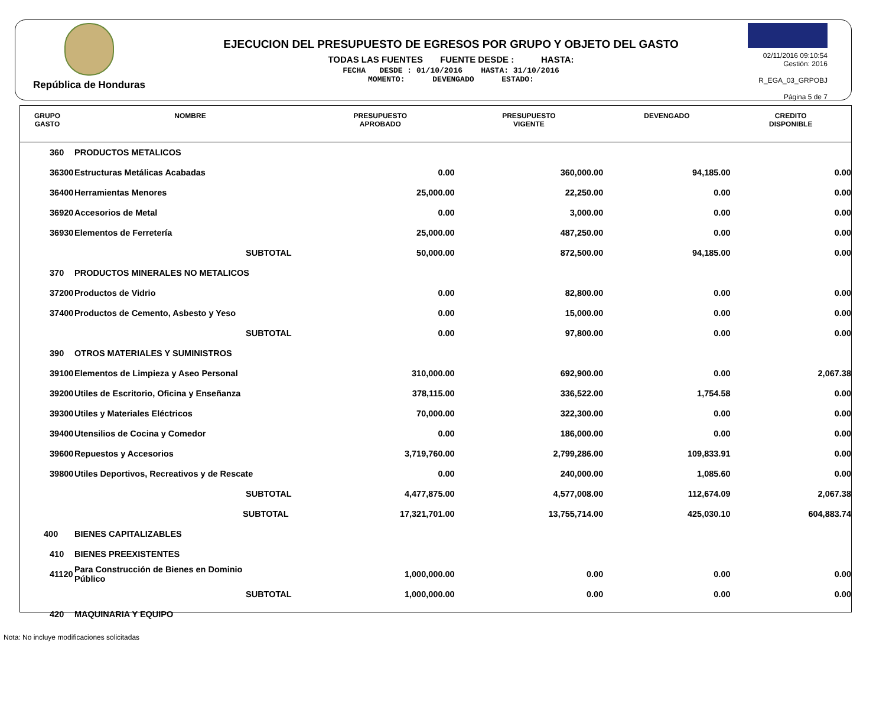República de Honduras
EJECUCION DEL PRESUPUESTO DE EGRESOS POR GRUPO Y OBJETO DEL GASTO
TODAS LAS FUENTES FUENTE DESDE : HASTA:
FECHA DESDE : 01/10/2016 HASTA: 31/10/2016
MOMENTO: DEVENGADO ESTADO:
02/11/2016 09:10:54
Gestión: 2016
R_EGA_03_GRPOBJ
Página 5 de 7
| GRUPO GASTO | NOMBRE | PRESUPUESTO APROBADO | PRESUPUESTO VIGENTE | DEVENGADO | CREDITO DISPONIBLE |
| --- | --- | --- | --- | --- | --- |
| 360 | PRODUCTOS METALICOS | | | | |
| 36300 | Estructuras Metálicas Acabadas | 0.00 | 360,000.00 | 94,185.00 | 0.00 |
| 36400 | Herramientas Menores | 25,000.00 | 22,250.00 | 0.00 | 0.00 |
| 36920 | Accesorios de Metal | 0.00 | 3,000.00 | 0.00 | 0.00 |
| 36930 | Elementos de Ferretería | 25,000.00 | 487,250.00 | 0.00 | 0.00 |
| | SUBTOTAL | 50,000.00 | 872,500.00 | 94,185.00 | 0.00 |
| 370 | PRODUCTOS MINERALES NO METALICOS | | | | |
| 37200 | Productos de Vidrio | 0.00 | 82,800.00 | 0.00 | 0.00 |
| 37400 | Productos de Cemento, Asbesto y Yeso | 0.00 | 15,000.00 | 0.00 | 0.00 |
| | SUBTOTAL | 0.00 | 97,800.00 | 0.00 | 0.00 |
| 390 | OTROS MATERIALES Y SUMINISTROS | | | | |
| 39100 | Elementos de Limpieza y Aseo Personal | 310,000.00 | 692,900.00 | 0.00 | 2,067.38 |
| 39200 | Utiles de Escritorio, Oficina y Enseñanza | 378,115.00 | 336,522.00 | 1,754.58 | 0.00 |
| 39300 | Utiles y Materiales Eléctricos | 70,000.00 | 322,300.00 | 0.00 | 0.00 |
| 39400 | Utensilios de Cocina y Comedor | 0.00 | 186,000.00 | 0.00 | 0.00 |
| 39600 | Repuestos y Accesorios | 3,719,760.00 | 2,799,286.00 | 109,833.91 | 0.00 |
| 39800 | Utiles Deportivos, Recreativos y de Rescate | 0.00 | 240,000.00 | 1,085.60 | 0.00 |
| | SUBTOTAL | 4,477,875.00 | 4,577,008.00 | 112,674.09 | 2,067.38 |
| | SUBTOTAL | 17,321,701.00 | 13,755,714.00 | 425,030.10 | 604,883.74 |
| 400 | BIENES CAPITALIZABLES | | | | |
| 410 | BIENES PREEXISTENTES | | | | |
| 41120 | Para Construcción de Bienes en Dominio Público | 1,000,000.00 | 0.00 | 0.00 | 0.00 |
| | SUBTOTAL | 1,000,000.00 | 0.00 | 0.00 | 0.00 |
| 420 | MAQUINARIA Y EQUIPO | | | | |
Nota: No incluye modificaciones solicitadas